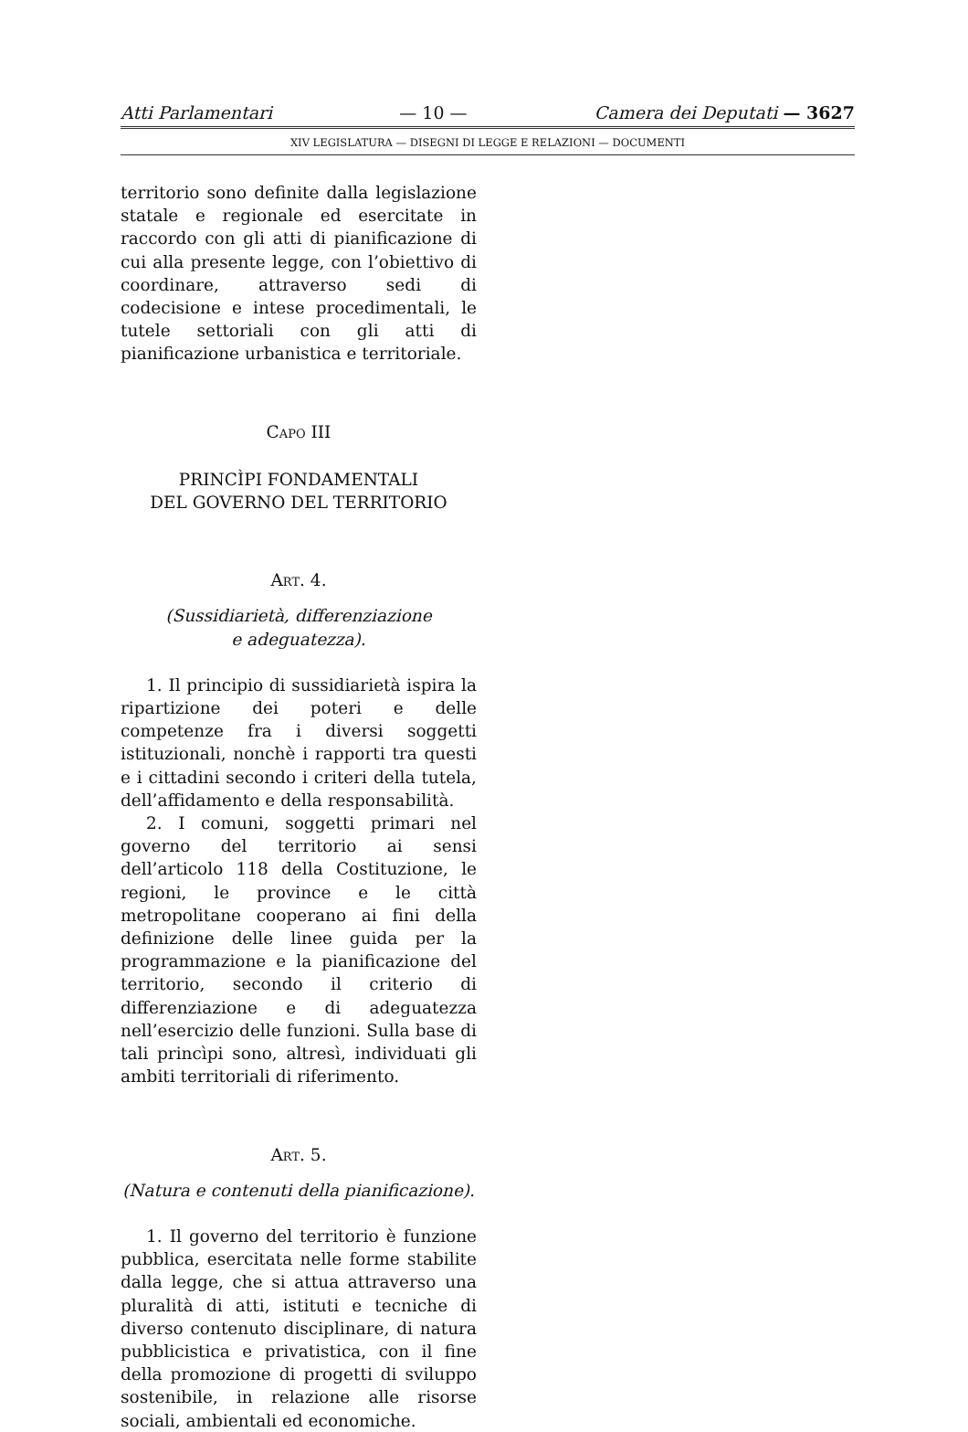Atti Parlamentari — 10 — Camera dei Deputati — 3627
XIV LEGISLATURA — DISEGNI DI LEGGE E RELAZIONI — DOCUMENTI
territorio sono definite dalla legislazione statale e regionale ed esercitate in raccordo con gli atti di pianificazione di cui alla presente legge, con l’obiettivo di coordinare, attraverso sedi di codecisione e intese procedimentali, le tutele settoriali con gli atti di pianificazione urbanistica e territoriale.
CAPO III
PRINCÌPI FONDAMENTALI
DEL GOVERNO DEL TERRITORIO
ART. 4.
(Sussidiarietà, differenziazione
e adeguatezza).
1. Il principio di sussidiarietà ispira la ripartizione dei poteri e delle competenze fra i diversi soggetti istituzionali, nonchè i rapporti tra questi e i cittadini secondo i criteri della tutela, dell’affidamento e della responsabilità.
2. I comuni, soggetti primari nel governo del territorio ai sensi dell’articolo 118 della Costituzione, le regioni, le province e le città metropolitane cooperano ai fini della definizione delle linee guida per la programmazione e la pianificazione del territorio, secondo il criterio di differenziazione e di adeguatezza nell’esercizio delle funzioni. Sulla base di tali princìpi sono, altresì, individuati gli ambiti territoriali di riferimento.
ART. 5.
(Natura e contenuti della pianificazione).
1. Il governo del territorio è funzione pubblica, esercitata nelle forme stabilite dalla legge, che si attua attraverso una pluralità di atti, istituti e tecniche di diverso contenuto disciplinare, di natura pubblicistica e privatistica, con il fine della promozione di progetti di sviluppo sostenibile, in relazione alle risorse sociali, ambientali ed economiche.